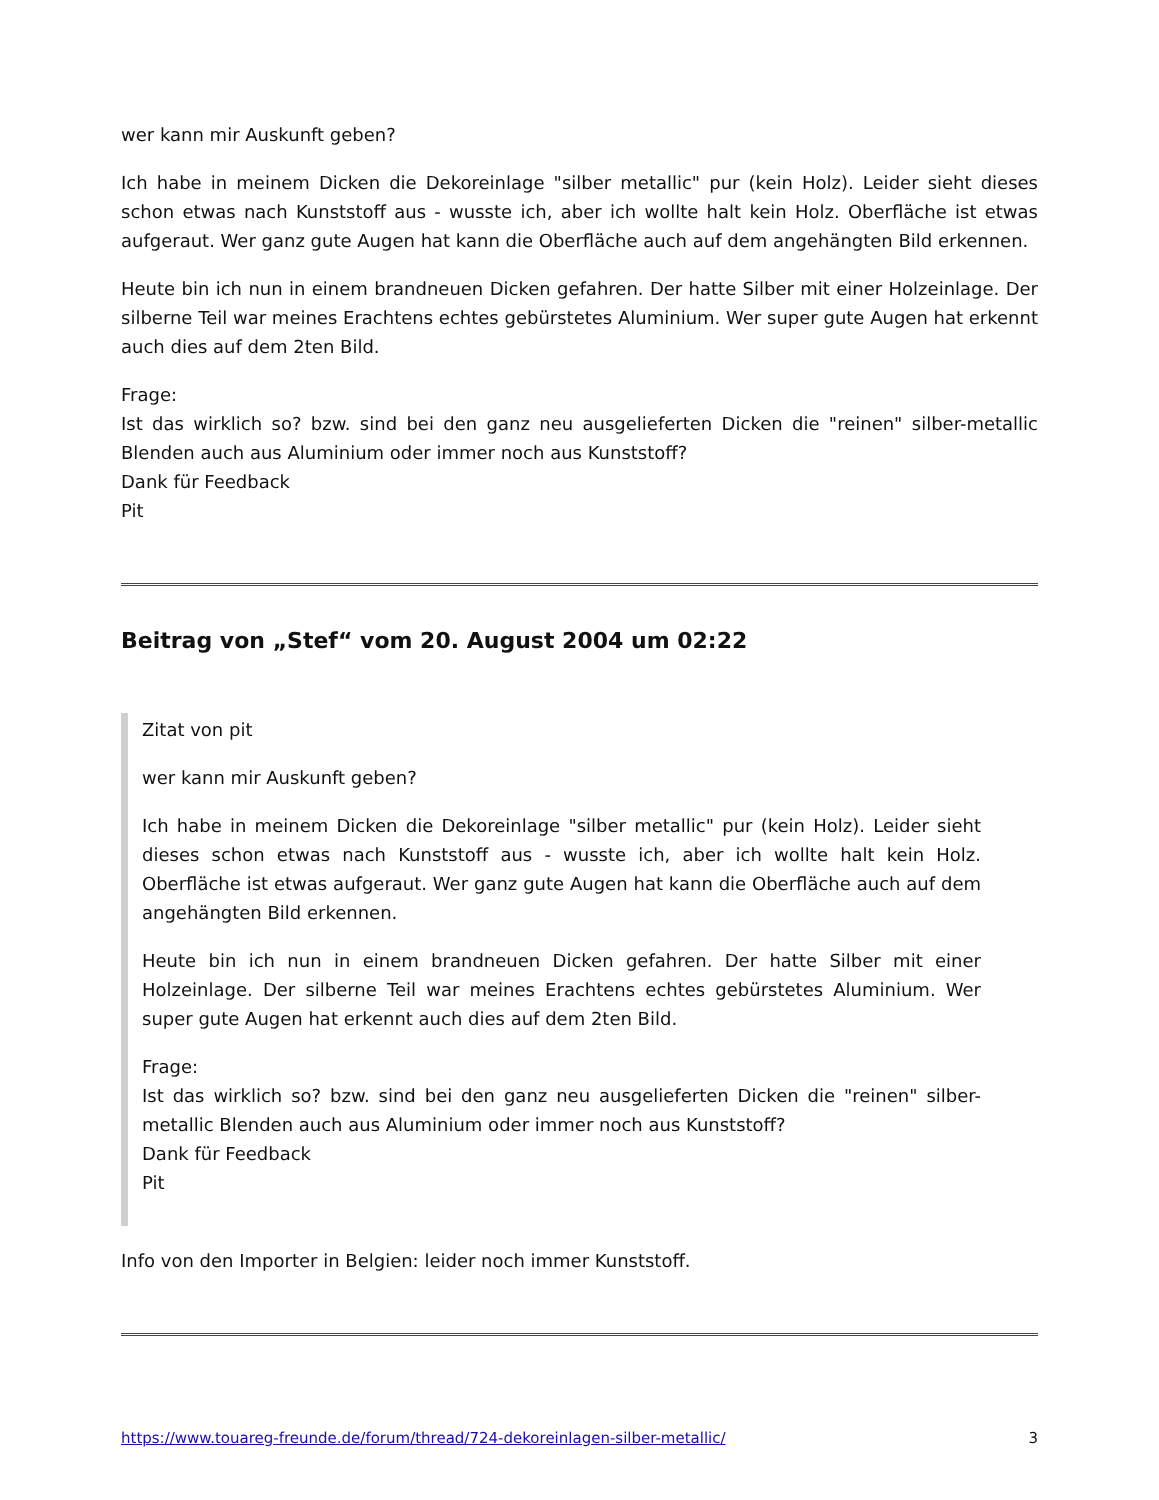wer kann mir Auskunft geben?
Ich habe in meinem Dicken die Dekoreinlage "silber metallic" pur (kein Holz). Leider sieht dieses schon etwas nach Kunststoff aus - wusste ich, aber ich wollte halt kein Holz. Oberfläche ist etwas aufgeraut. Wer ganz gute Augen hat kann die Oberfläche auch auf dem angehängten Bild erkennen.
Heute bin ich nun in einem brandneuen Dicken gefahren. Der hatte Silber mit einer Holzeinlage. Der silberne Teil war meines Erachtens echtes gebürstetes Aluminium. Wer super gute Augen hat erkennt auch dies auf dem 2ten Bild.
Frage:
Ist das wirklich so? bzw. sind bei den ganz neu ausgelieferten Dicken die "reinen" silber-metallic Blenden auch aus Aluminium oder immer noch aus Kunststoff?
Dank für Feedback
Pit
Beitrag von „Stef“ vom 20. August 2004 um 02:22
Zitat von pit
wer kann mir Auskunft geben?
Ich habe in meinem Dicken die Dekoreinlage "silber metallic" pur (kein Holz). Leider sieht dieses schon etwas nach Kunststoff aus - wusste ich, aber ich wollte halt kein Holz. Oberfläche ist etwas aufgeraut. Wer ganz gute Augen hat kann die Oberfläche auch auf dem angehängten Bild erkennen.
Heute bin ich nun in einem brandneuen Dicken gefahren. Der hatte Silber mit einer Holzeinlage. Der silberne Teil war meines Erachtens echtes gebürstetes Aluminium. Wer super gute Augen hat erkennt auch dies auf dem 2ten Bild.
Frage:
Ist das wirklich so? bzw. sind bei den ganz neu ausgelieferten Dicken die "reinen" silber-metallic Blenden auch aus Aluminium oder immer noch aus Kunststoff?
Dank für Feedback
Pit
Info von den Importer in Belgien: leider noch immer Kunststoff.
https://www.touareg-freunde.de/forum/thread/724-dekoreinlagen-silber-metallic/ 3